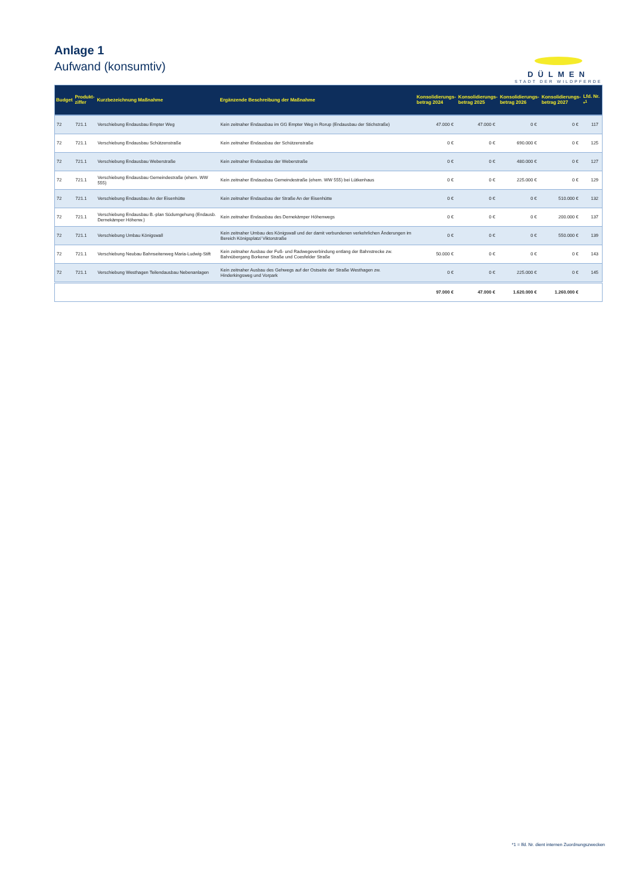Anlage 1
Aufwand (konsumtiv)
DÜLMEN
STADT DER WILDPFERDE
| Budget | Produkt- ziffer | Kurzbezeichnung Maßnahme | Ergänzende Beschreibung der Maßnahme | Konsolidierungs- betrag 2024 | Konsolidierungs- betrag 2025 | Konsolidierungs- betrag 2026 | Konsolidierungs- betrag 2027 | Lfd. Nr. *<sup>1</sup> |
| --- | --- | --- | --- | --- | --- | --- | --- | --- |
| 72 | 721.1 | Verschiebung Endausbau Empter Weg | Kein zeitnaher Endausbau im GG Empter Weg in Rorup (Endausbau der Stichstraße) | 47.000 € | 47.000 € | 0 € | 0 € | 117 |
| 72 | 721.1 | Verschiebung Endausbau Schützenstraße | Kein zeitnaher Endausbau der Schützenstraße | 0 € | 0 € | 690.000 € | 0 € | 125 |
| 72 | 721.1 | Verschiebung Endausbau Weberstraße | Kein zeitnaher Endausbau der Weberstraße | 0 € | 0 € | 480.000 € | 0 € | 127 |
| 72 | 721.1 | Verschiebung Endausbau Gemeindestraße (ehem. WW 555) | Kein zeitnaher Endausbau Gemeindestraße (ehem. WW 555) bei Lütkenhaus | 0 € | 0 € | 225.000 € | 0 € | 129 |
| 72 | 721.1 | Verschiebung Endausbau An der Eisenhütte | Kein zeitnaher Endausbau der Straße An der Eisenhütte | 0 € | 0 € | 0 € | 510.000 € | 132 |
| 72 | 721.1 | Verschiebung Endausbau B.-plan Südumgehung (Endausb. Dernekämper Höhenw.) | Kein zeitnaher Endausbau des Dernekämper Höhenwegs | 0 € | 0 € | 0 € | 200.000 € | 137 |
| 72 | 721.1 | Verschiebung Umbau Königswall | Kein zeitnaher Umbau des Königswall und der damit verbundenen verkehrlichen Änderungen im Bereich Königsplatz/ Viktorstraße | 0 € | 0 € | 0 € | 550.000 € | 139 |
| 72 | 721.1 | Verschiebung Neubau Bahnseitenweg Maria-Ludwig-Stift | Kein zeitnaher Ausbau der Fuß- und Radwegeverbindung entlang der Bahnstrecke zw. Bahnübergang Borkener Straße und Coesfelder Straße | 50.000 € | 0 € | 0 € | 0 € | 143 |
| 72 | 721.1 | Verschiebung Westhagen Teilendausbau Nebenanlagen | Kein zeitnaher Ausbau des Gehwegs auf der Ostseite der Straße Westhagen zw. Hinderkingsweg und Vorpark | 0 € | 0 € | 225.000 € | 0 € | 145 |
| | | | | 97.000 € | 47.000 € | 1.620.000 € | 1.260.000 € | |
*1 = lfd. Nr. dient internen Zuordnungszwecken